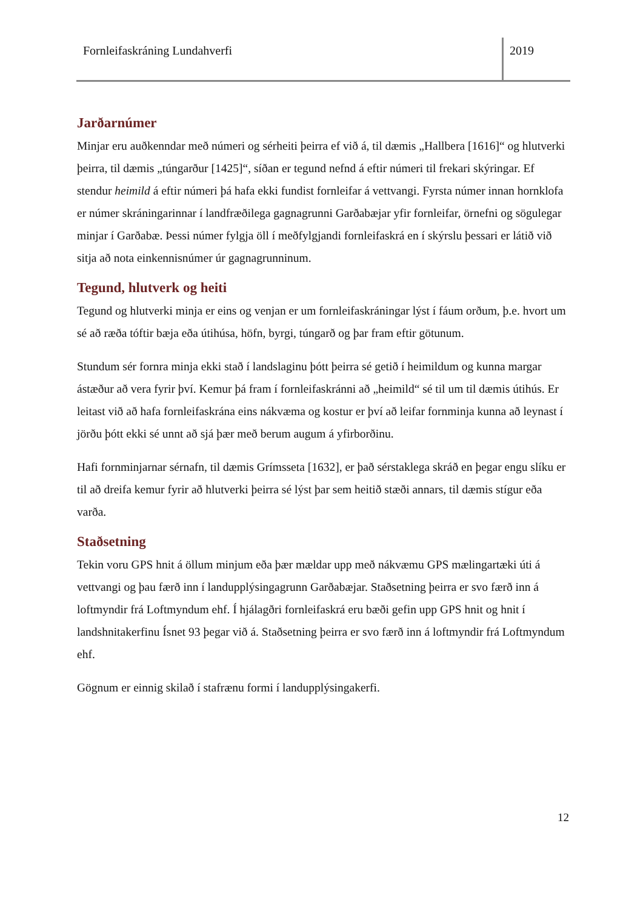Fornleifaskráning Lundahverfi 2019
Jarðarnúmer
Minjar eru auðkenndar með númeri og sérheiti þeirra ef við á, til dæmis „Hallbera [1616]“ og hlutverki þeirra, til dæmis „túngarður [1425]“, síðan er tegund nefnd á eftir númeri til frekari skýringar. Ef stendur heimild á eftir númeri þá hafa ekki fundist fornleifar á vettvangi. Fyrsta númer innan hornklofa er númer skráningarinnar í landfræðilega gagnagrunni Garðabæjar yfir fornleifar, örnefni og sögulegar minjar í Garðabæ. Þessi númer fylgja öll í meðfylgjandi fornleifaskrá en í skýrslu þessari er látið við sitja að nota einkennisnúmer úr gagnagrunninum.
Tegund, hlutverk og heiti
Tegund og hlutverki minja er eins og venjan er um fornleifaskráningar lýst í fáum orðum, þ.e. hvort um sé að ræða tóftir bæja eða útihúsa, höfn, byrgi, túngarð og þar fram eftir götunum.
Stundum sér fornra minja ekki stað í landslaginu þótt þeirra sé getið í heimildum og kunna margar ástæður að vera fyrir því. Kemur þá fram í fornleifaskránni að „heimild“ sé til um til dæmis útihús. Er leitast við að hafa fornleifaskrána eins nákvæma og kostur er því að leifar fornminja kunna að leynast í jörðu þótt ekki sé unnt að sjá þær með berum augum á yfirborðinu.
Hafi fornminjarnar sérnafn, til dæmis Grímsseta [1632], er það sérstaklega skráð en þegar engu slíku er til að dreifa kemur fyrir að hlutverki þeirra sé lýst þar sem heitið stæði annars, til dæmis stígur eða varða.
Staðsetning
Tekin voru GPS hnit á öllum minjum eða þær mældar upp með nákvæmu GPS mælingartæki úti á vettvangi og þau færð inn í landupplýsingagrunn Garðabæjar. Staðsetning þeirra er svo færð inn á loftmyndir frá Loftmyndum ehf. Í hjálagðri fornleifaskrá eru bæði gefin upp GPS hnit og hnit í landshnitakerfinu Ísnet 93 þegar við á. Staðsetning þeirra er svo færð inn á loftmyndir frá Loftmyndum ehf.
Gögnum er einnig skilað í stafrænu formi í landupplýsingakerfi.
12